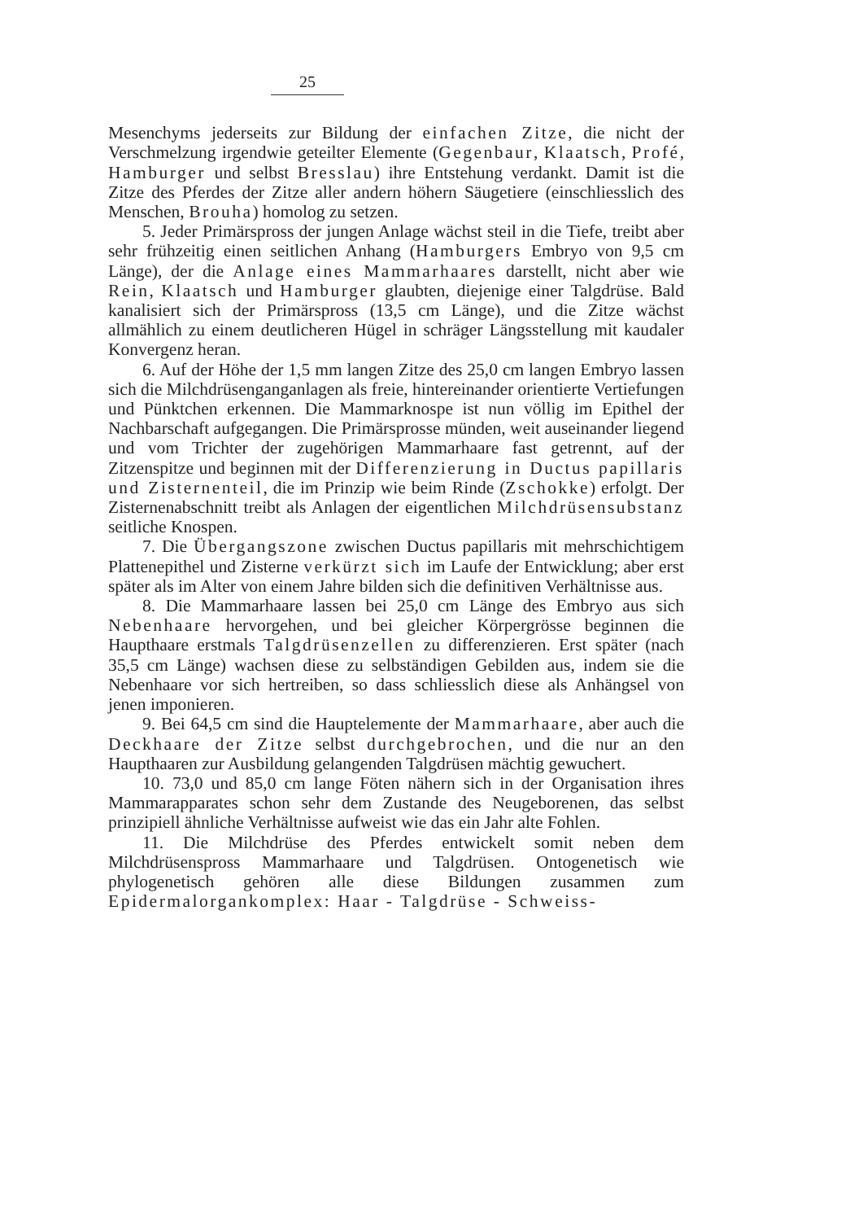25
Mesenchyms jederseits zur Bildung der einfachen Zitze, die nicht der Verschmelzung irgendwie geteilter Elemente (Gegenbaur, Klaatsch, Profé, Hamburger und selbst Bresslau) ihre Entstehung verdankt. Damit ist die Zitze des Pferdes der Zitze aller andern höhern Säugetiere (einschliesslich des Menschen, Brouha) homolog zu setzen.
5. Jeder Primärspross der jungen Anlage wächst steil in die Tiefe, treibt aber sehr frühzeitig einen seitlichen Anhang (Hamburgers Embryo von 9,5 cm Länge), der die Anlage eines Mammarhaares darstellt, nicht aber wie Rein, Klaatsch und Hamburger glaubten, diejenige einer Talgdrüse. Bald kanalisiert sich der Primärspross (13,5 cm Länge), und die Zitze wächst allmählich zu einem deutlicheren Hügel in schräger Längsstellung mit kaudaler Konvergenz heran.
6. Auf der Höhe der 1,5 mm langen Zitze des 25,0 cm langen Embryo lassen sich die Milchdrüsenganganlagen als freie, hintereinander orientierte Vertiefungen und Pünktchen erkennen. Die Mammarknospe ist nun völlig im Epithel der Nachbarschaft aufgegangen. Die Primärsprosse münden, weit auseinander liegend und vom Trichter der zugehörigen Mammarhaare fast getrennt, auf der Zitzenspitze und beginnen mit der Differenzierung in Ductus papillaris und Zisternenteil, die im Prinzip wie beim Rinde (Zschokke) erfolgt. Der Zisternenabschnitt treibt als Anlagen der eigentlichen Milchdrüsensubstanz seitliche Knospen.
7. Die Übergangszone zwischen Ductus papillaris mit mehrschichtigem Plattenepithel und Zisterne verkürzt sich im Laufe der Entwicklung; aber erst später als im Alter von einem Jahre bilden sich die definitiven Verhältnisse aus.
8. Die Mammarhaare lassen bei 25,0 cm Länge des Embryo aus sich Nebenhaare hervorgehen, und bei gleicher Körpergrösse beginnen die Haupthaare erstmals Talgdrüsenzellen zu differenzieren. Erst später (nach 35,5 cm Länge) wachsen diese zu selbständigen Gebilden aus, indem sie die Nebenhaare vor sich hertreiben, so dass schliesslich diese als Anhängsel von jenen imponieren.
9. Bei 64,5 cm sind die Hauptelemente der Mammarhaare, aber auch die Deckhaare der Zitze selbst durchgebrochen, und die nur an den Haupthaaren zur Ausbildung gelangenden Talgdrüsen mächtig gewuchert.
10. 73,0 und 85,0 cm lange Föten nähern sich in der Organisation ihres Mammarapparates schon sehr dem Zustande des Neugeborenen, das selbst prinzipiell ähnliche Verhältnisse aufweist wie das ein Jahr alte Fohlen.
11. Die Milchdrüse des Pferdes entwickelt somit neben dem Milchdrüsenspross Mammarhaare und Talgdrüsen. Ontogenetisch wie phylogenetisch gehören alle diese Bildungen zusammen zum Epidermalorgankomplex: Haar - Talgdrüse - Schweiss-